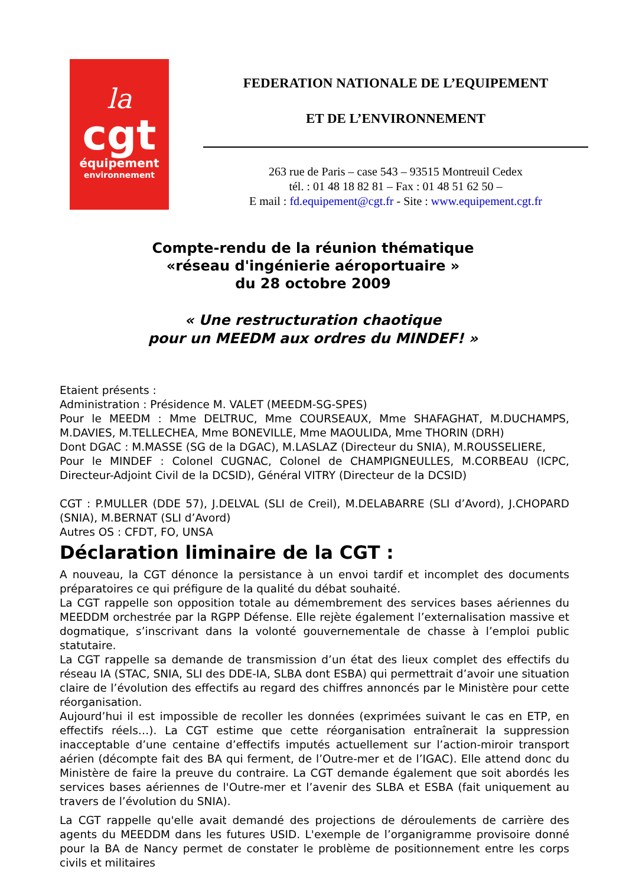la
cgt
équipement
environnement
FEDERATION NATIONALE DE L’EQUIPEMENT
ET DE L’ENVIRONNEMENT
263 rue de Paris – case 543 – 93515 Montreuil Cedex
tél. : 01 48 18 82 81 – Fax : 01 48 51 62 50 –
E mail : fd.equipement@cgt.fr - Site : www.equipement.cgt.fr
Compte-rendu de la réunion thématique
«réseau d'ingénierie aéroportuaire »
du 28 octobre 2009
« Une restructuration chaotique
pour un MEEDM aux ordres du MINDEF! »
Etaient présents :
Administration : Présidence M. VALET (MEEDM-SG-SPES)
Pour le MEEDM : Mme DELTRUC, Mme COURSEAUX, Mme SHAFAGHAT, M.DUCHAMPS, M.DAVIES, M.TELLECHEA, Mme BONEVILLE, Mme MAOULIDA, Mme THORIN (DRH)
Dont DGAC : M.MASSE (SG de la DGAC), M.LASLAZ (Directeur du SNIA), M.ROUSSELIERE,
Pour le MINDEF : Colonel CUGNAC, Colonel de CHAMPIGNEULLES, M.CORBEAU (ICPC, Directeur-Adjoint Civil de la DCSID), Général VITRY (Directeur de la DCSID)
CGT : P.MULLER (DDE 57), J.DELVAL (SLI de Creil), M.DELABARRE (SLI d’Avord), J.CHOPARD (SNIA), M.BERNAT (SLI d’Avord)
Autres OS : CFDT, FO, UNSA
Déclaration liminaire de la CGT :
A nouveau, la CGT dénonce la persistance à un envoi tardif et incomplet des documents préparatoires ce qui préfigure de la qualité du débat souhaité.
La CGT rappelle son opposition totale au démembrement des services bases aériennes du MEEDDM orchestrée par la RGPP Défense. Elle rejète également l’externalisation massive et dogmatique, s’inscrivant dans la volonté gouvernementale de chasse à l’emploi public statutaire.
La CGT rappelle sa demande de transmission d’un état des lieux complet des effectifs du réseau IA (STAC, SNIA, SLI des DDE-IA, SLBA dont ESBA) qui permettrait d’avoir une situation claire de l’évolution des effectifs au regard des chiffres annoncés par le Ministère pour cette réorganisation.
Aujourd’hui il est impossible de recoller les données (exprimées suivant le cas en ETP, en effectifs réels…). La CGT estime que cette réorganisation entraînerait la suppression inacceptable d’une centaine d’effectifs imputés actuellement sur l’action-miroir transport aérien (décompte fait des BA qui ferment, de l’Outre-mer et de l’IGAC). Elle attend donc du Ministère de faire la preuve du contraire. La CGT demande également que soit abordés les services bases aériennes de l'Outre-mer et l’avenir des SLBA et ESBA (fait uniquement au travers de l’évolution du SNIA).
La CGT rappelle qu'elle avait demandé des projections de déroulements de carrière des agents du MEEDDM dans les futures USID. L'exemple de l’organigramme provisoire donné pour la BA de Nancy permet de constater le problème de positionnement entre les corps civils et militaires